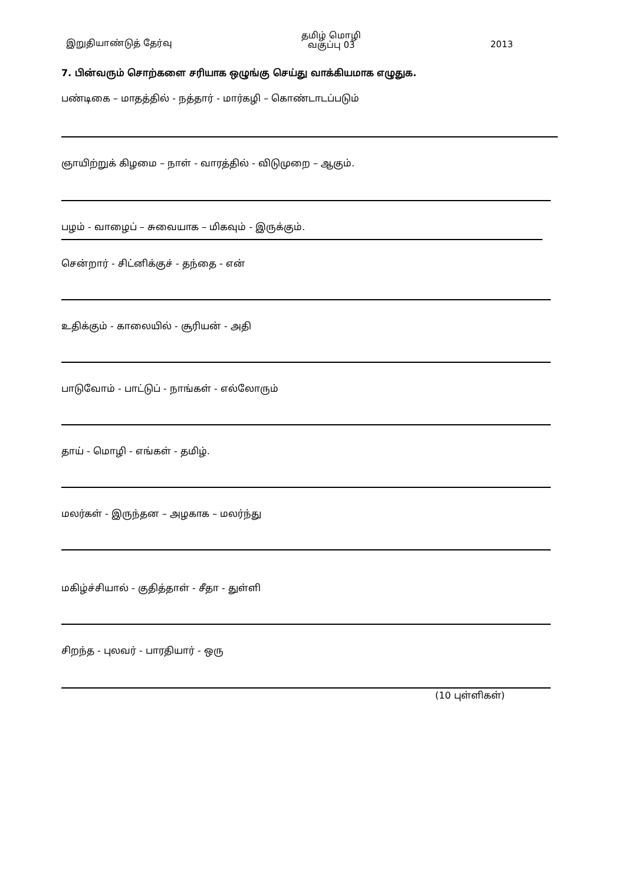இறுதியாண்டுத் தேர்வு தமிழ் மொழி
வகுப்பு 03 2013
7. பின்வரும் சொற்களை சரியாக ஒழுங்கு செய்து வாக்கியமாக எழுதுக.
பண்டிகை – மாதத்தில் - நத்தார் - மார்கழி – கொண்டாடப்படும்
ஞாயிற்றுக் கிழமை – நாள் - வாரத்தில் - விடுமுறை – ஆகும்.
பழம் - வாழைப் – சுவையாக – மிகவும் - இருக்கும்.
சென்றார் - சிட்னிக்குச் - தந்தை - என்
உதிக்கும் - காலையில் - சூரியன் - அதி
பாடுவோம் - பாட்டுப் - நாங்கள் - எல்லோரும்
தாய் - மொழி - எங்கள் - தமிழ்.
மலர்கள் - இருந்தன – அழகாக – மலர்ந்து
மகிழ்ச்சியால் - குதித்தாள் - சீதா - துள்ளி
சிறந்த - புலவர் - பாரதியார் - ஒரு
(10 புள்ளிகள்)